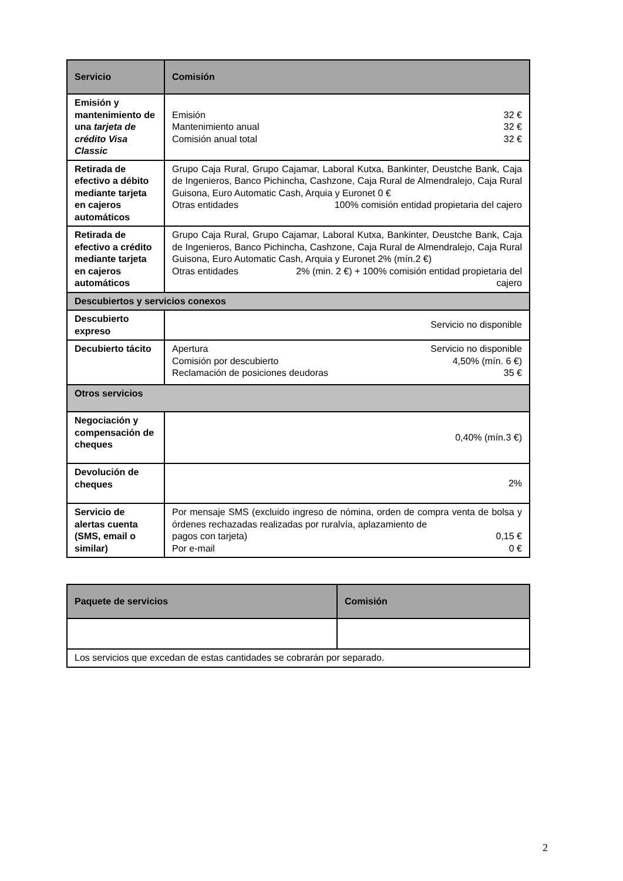| Servicio | Comisión |
| --- | --- |
| Emisión y mantenimiento de una tarjeta de crédito Visa Classic | Emisión 32 € Mantenimiento anual 32 € Comisión anual total 32 € |
| Retirada de efectivo a débito mediante tarjeta en cajeros automáticos | Grupo Caja Rural, Grupo Cajamar, Laboral Kutxa, Bankinter, Deustche Bank, Caja de Ingenieros, Banco Pichincha, Cashzone, Caja Rural de Almendralejo, Caja Rural Guisona, Euro Automatic Cash, Arquia y Euronet 0 € Otras entidades 100% comisión entidad propietaria del cajero |
| Retirada de efectivo a crédito mediante tarjeta en cajeros automáticos | Grupo Caja Rural, Grupo Cajamar, Laboral Kutxa, Bankinter, Deustche Bank, Caja de Ingenieros, Banco Pichincha, Cashzone, Caja Rural de Almendralejo, Caja Rural Guisona, Euro Automatic Cash, Arquia y Euronet 2% (mín.2 €) Otras entidades 2% (min. 2 €) + 100% comisión entidad propietaria del cajero |
| Descubiertos y servicios conexos | |
| Descubierto expreso | Servicio no disponible |
| Decubierto tácito | Apertura Servicio no disponible Comisión por descubierto 4,50% (mín. 6 €) Reclamación de posiciones deudoras 35 € |
| Otros servicios | |
| Negociación y compensación de cheques | 0,40% (mín.3 €) |
| Devolución de cheques | 2% |
| Servicio de alertas cuenta (SMS, email o similar) | Por mensaje SMS (excluido ingreso de nómina, orden de compra venta de bolsa y órdenes rechazadas realizadas por ruralvía, aplazamiento de pagos con tarjeta) 0,15 € Por e-mail 0 € |
| Paquete de servicios | Comisión |
| --- | --- |
| Los servicios que excedan de estas cantidades se cobrarán por separado. | |
2